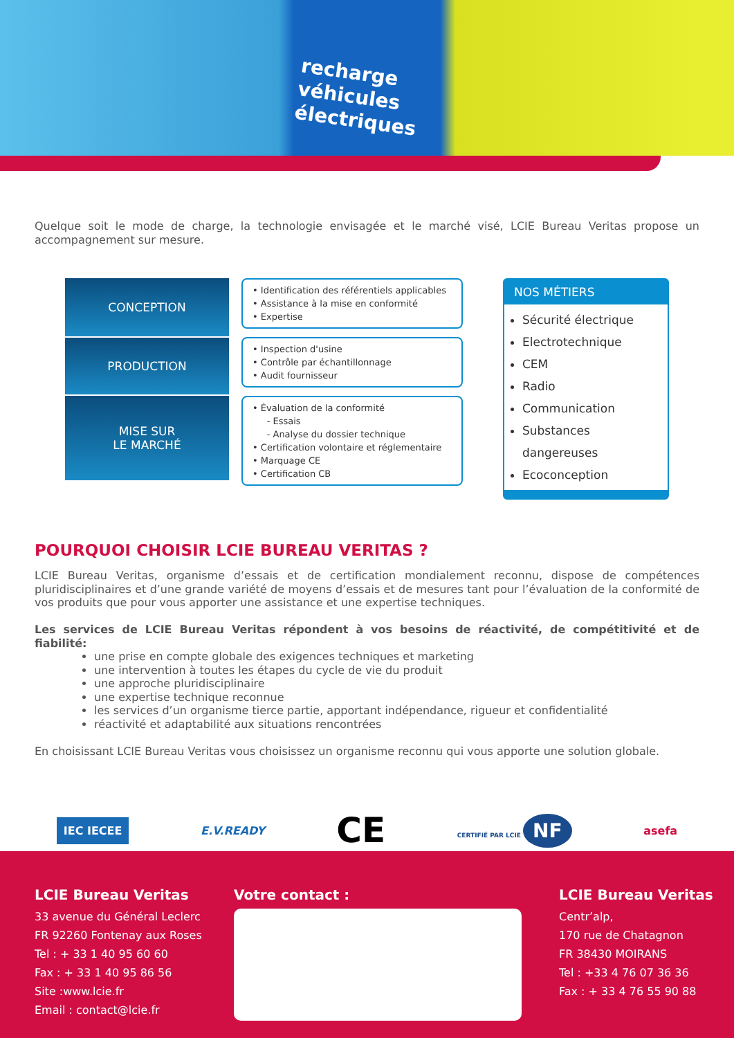recharge
véhicules
électriques
Quelque soit le mode de charge, la technologie envisagée et le marché visé, LCIE Bureau Veritas propose un accompagnement sur mesure.
CONCEPTION
PRODUCTION
MISE SUR
LE MARCHÉ
• Identification des référentiels applicables
• Assistance à la mise en conformité
• Expertise
• Inspection d'usine
• Contrôle par échantillonnage
• Audit fournisseur
• Évaluation de la conformité
- Essais
- Analyse du dossier technique
• Certification volontaire et réglementaire
• Marquage CE
• Certification CB
NOS MÉTIERS
Sécurité électrique
Electrotechnique
CEM
Radio
Communication
Substances dangereuses
Ecoconception
POURQUOI CHOISIR LCIE BUREAU VERITAS ?
LCIE Bureau Veritas, organisme d’essais et de certification mondialement reconnu, dispose de compétences pluridisciplinaires et d’une grande variété de moyens d’essais et de mesures tant pour l’évaluation de la conformité de vos produits que pour vous apporter une assistance et une expertise techniques.
Les services de LCIE Bureau Veritas répondent à vos besoins de réactivité, de compétitivité et de fiabilité:
une prise en compte globale des exigences techniques et marketing
une intervention à toutes les étapes du cycle de vie du produit
une approche pluridisciplinaire
une expertise technique reconnue
les services d’un organisme tierce partie, apportant indépendance, rigueur et confidentialité
réactivité et adaptabilité aux situations rencontrées
En choisissant LCIE Bureau Veritas vous choisissez un organisme reconnu qui vous apporte une solution globale.
IEC IECEE E.V.READY CE CERTIFIÉ PAR LCIE NF asefa
LCIE Bureau Veritas
33 avenue du Général Leclerc
FR 92260 Fontenay aux Roses
Tel : + 33 1 40 95 60 60
Fax : + 33 1 40 95 86 56
Site :www.lcie.fr
Email : contact@lcie.fr
Votre contact : LCIE Bureau Veritas
Centr’alp,
170 rue de Chatagnon
FR 38430 MOIRANS
Tel : +33 4 76 07 36 36
Fax : + 33 4 76 55 90 88